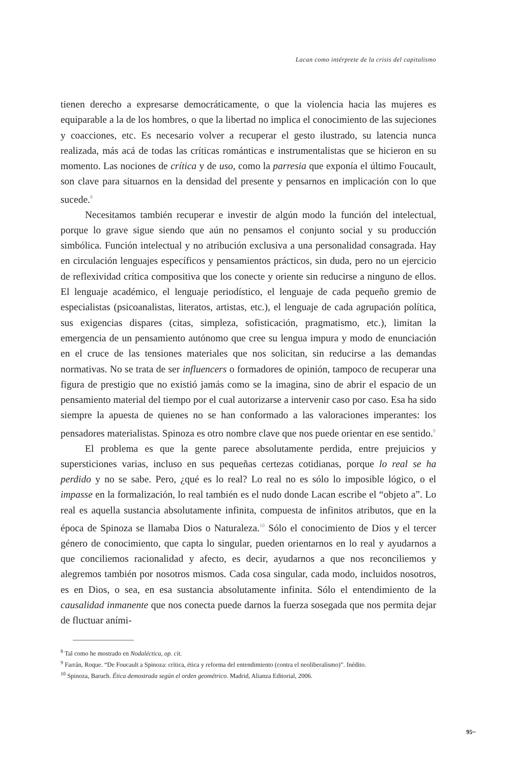Lacan como intérprete de la crisis del capitalismo
tienen derecho a expresarse democráticamente, o que la violencia hacia las mujeres es equiparable a la de los hombres, o que la libertad no implica el conocimiento de las sujeciones y coacciones, etc. Es necesario volver a recuperar el gesto ilustrado, su latencia nunca realizada, más acá de todas las críticas románticas e instrumentalistas que se hicieron en su momento. Las nociones de crítica y de uso, como la parresia que exponía el último Foucault, son clave para situarnos en la densidad del presente y pensarnos en implicación con lo que sucede.<sup>8</sup>
Necesitamos también recuperar e investir de algún modo la función del intelectual, porque lo grave sigue siendo que aún no pensamos el conjunto social y su producción simbólica. Función intelectual y no atribución exclusiva a una personalidad consagrada. Hay en circulación lenguajes específicos y pensamientos prácticos, sin duda, pero no un ejercicio de reflexividad crítica compositiva que los conecte y oriente sin reducirse a ninguno de ellos. El lenguaje académico, el lenguaje periodístico, el lenguaje de cada pequeño gremio de especialistas (psicoanalistas, literatos, artistas, etc.), el lenguaje de cada agrupación política, sus exigencias dispares (citas, simpleza, sofisticación, pragmatismo, etc.), limitan la emergencia de un pensamiento autónomo que cree su lengua impura y modo de enunciación en el cruce de las tensiones materiales que nos solicitan, sin reducirse a las demandas normativas. No se trata de ser influencers o formadores de opinión, tampoco de recuperar una figura de prestigio que no existió jamás como se la imagina, sino de abrir el espacio de un pensamiento material del tiempo por el cual autorizarse a intervenir caso por caso. Esa ha sido siempre la apuesta de quienes no se han conformado a las valoraciones imperantes: los pensadores materialistas. Spinoza es otro nombre clave que nos puede orientar en ese sentido.<sup>9</sup>
El problema es que la gente parece absolutamente perdida, entre prejuicios y supersticiones varias, incluso en sus pequeñas certezas cotidianas, porque lo real se ha perdido y no se sabe. Pero, ¿qué es lo real? Lo real no es sólo lo imposible lógico, o el impasse en la formalización, lo real también es el nudo donde Lacan escribe el “objeto a”. Lo real es aquella sustancia absolutamente infinita, compuesta de infinitos atributos, que en la época de Spinoza se llamaba Dios o Naturaleza.<sup>10</sup> Sólo el conocimiento de Dios y el tercer género de conocimiento, que capta lo singular, pueden orientarnos en lo real y ayudarnos a que conciliemos racionalidad y afecto, es decir, ayudarnos a que nos reconciliemos y alegremos también por nosotros mismos. Cada cosa singular, cada modo, incluidos nosotros, es en Dios, o sea, en esa sustancia absolutamente infinita. Sólo el entendimiento de la causalidad inmanente que nos conecta puede darnos la fuerza sosegada que nos permita dejar de fluctuar aními-
<sup>8</sup> Tal como he mostrado en Nodaléctica, op. cit.
<sup>9</sup> Farrán, Roque. “De Foucault a Spinoza: crítica, ética y reforma del entendimiento (contra el neoliberalismo)”. Inédito.
<sup>10</sup> Spinoza, Baruch. Ética demostrada según el orden geométrico. Madrid, Alianza Editorial, 2006.
95~